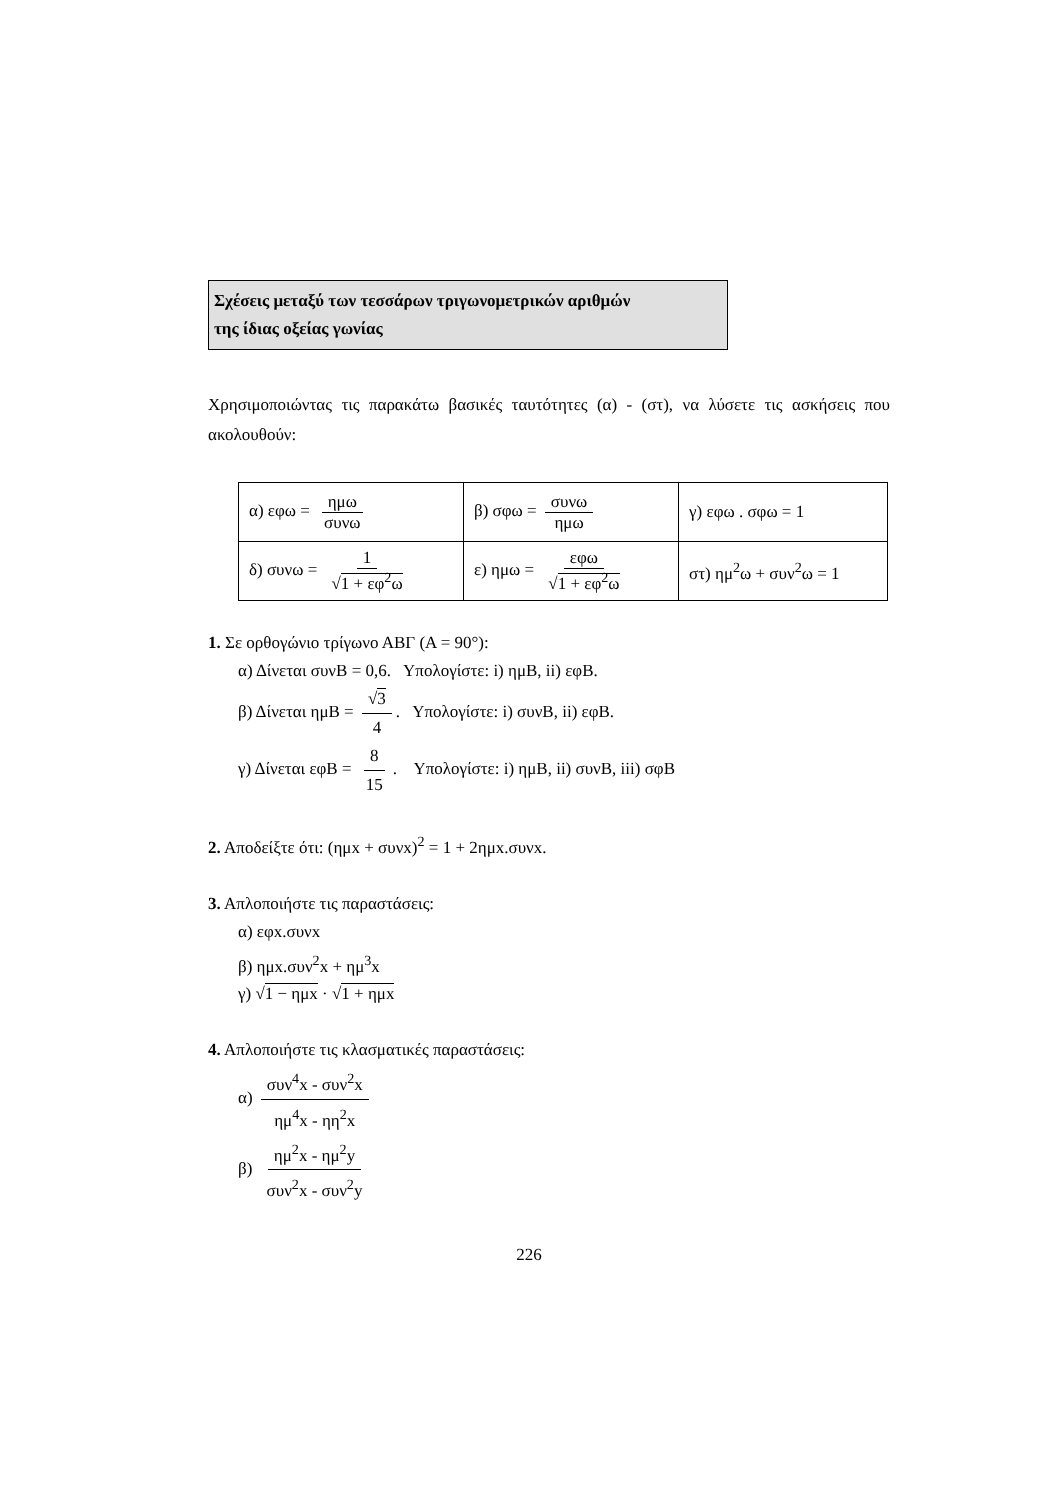Σχέσεις μεταξύ των τεσσάρων τριγωνομετρικών αριθμών
της ίδιας οξείας γωνίας
Χρησιμοποιώντας τις παρακάτω βασικές ταυτότητες (α) - (στ), να λύσετε τις ασκήσεις που ακολουθούν:
| α) εφω = ημω συνω | β) σφω = συνω ημω | γ) εφω . σφω = 1 |
| δ) συνω = 1 √ 1 + εφ<sup>2</sup>ω | ε) ημω = εφω √ 1 + εφ<sup>2</sup>ω | στ) ημ<sup>2</sup>ω + συν<sup>2</sup>ω = 1 |
1. Σε ορθογώνιο τρίγωνο ΑΒΓ (Α = 90°):
α) Δίνεται συνΒ = 0,6. Υπολογίστε: i) ημΒ, ii) εφΒ.
β) Δίνεται ημΒ = √3 4. Υπολογίστε: i) συνΒ, ii) εφΒ.
γ) Δίνεται εφΒ = 8 15. Υπολογίστε: i) ημΒ, ii) συνΒ, iii) σφΒ
2. Αποδείξτε ότι: (ημx + συνx)<sup>2</sup> = 1 + 2ημx.συνx.
3. Απλοποιήστε τις παραστάσεις:
α) εφx.συνx
β) ημx.συν<sup>2</sup>x + ημ<sup>3</sup>x
γ) √1 − ημx · √1 + ημx
4. Απλοποιήστε τις κλασματικές παραστάσεις:
α) συν<sup>4</sup>x - συν<sup>2</sup>x ημ<sup>4</sup>x - ηη<sup>2</sup>x
β) ημ<sup>2</sup>x - ημ<sup>2</sup>y συν<sup>2</sup>x - συν<sup>2</sup>y
226